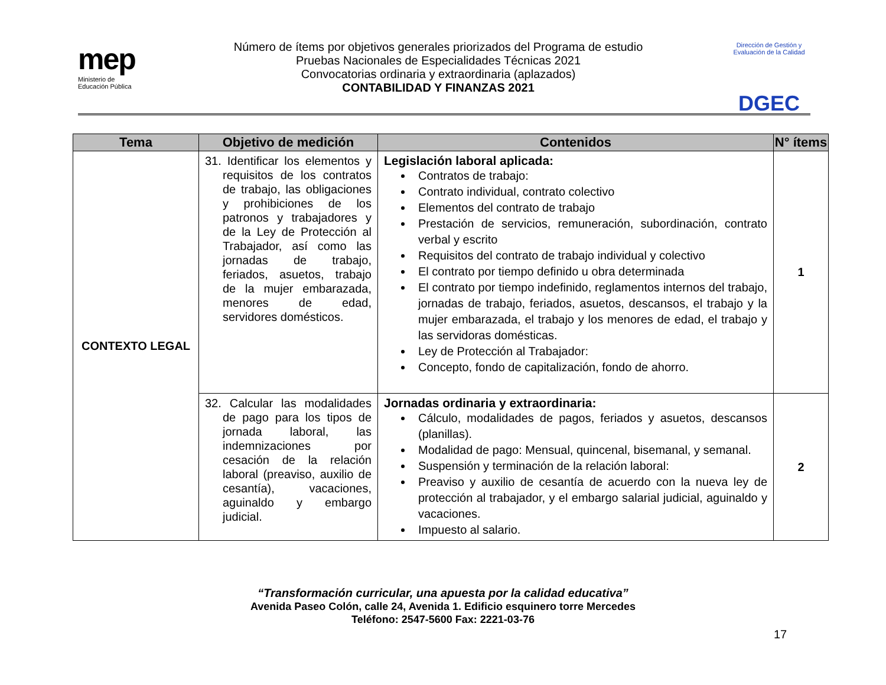mep
Ministerio de
Educación Pública
Número de ítems por objetivos generales priorizados del Programa de estudio
Pruebas Nacionales de Especialidades Técnicas 2021
Convocatorias ordinaria y extraordinaria (aplazados)
CONTABILIDAD Y FINANZAS 2021
Dirección de Gestión y Evaluación de la Calidad
DGEC
| Tema | Objetivo de medición | Contenidos | N° ítems |
| --- | --- | --- | --- |
| CONTEXTO LEGAL | 31. Identificar los elementos y requisitos de los contratos de trabajo, las obligaciones y prohibiciones de los patronos y trabajadores y de la Ley de Protección al Trabajador, así como las jornadas de trabajo, feriados, asuetos, trabajo de la mujer embarazada, menores de edad, servidores domésticos. | Legislación laboral aplicada: Contratos de trabajo: Contrato individual, contrato colectivo Elementos del contrato de trabajo Prestación de servicios, remuneración, subordinación, contrato verbal y escrito Requisitos del contrato de trabajo individual y colectivo El contrato por tiempo definido u obra determinada El contrato por tiempo indefinido, reglamentos internos del trabajo, jornadas de trabajo, feriados, asuetos, descansos, el trabajo y la mujer embarazada, el trabajo y los menores de edad, el trabajo y las servidoras domésticas. Ley de Protección al Trabajador: Concepto, fondo de capitalización, fondo de ahorro. | 1 |
| | 32. Calcular las modalidades de pago para los tipos de jornada laboral, las indemnizaciones por cesación de la relación laboral (preaviso, auxilio de cesantía), vacaciones, aguinaldo y embargo judicial. | Jornadas ordinaria y extraordinaria: Cálculo, modalidades de pagos, feriados y asuetos, descansos (planillas). Modalidad de pago: Mensual, quincenal, bisemanal, y semanal. Suspensión y terminación de la relación laboral: Preaviso y auxilio de cesantía de acuerdo con la nueva ley de protección al trabajador, y el embargo salarial judicial, aguinaldo y vacaciones. Impuesto al salario. | 2 |
“Transformación curricular, una apuesta por la calidad educativa”
Avenida Paseo Colón, calle 24, Avenida 1. Edificio esquinero torre Mercedes
Teléfono: 2547-5600 Fax: 2221-03-76
17